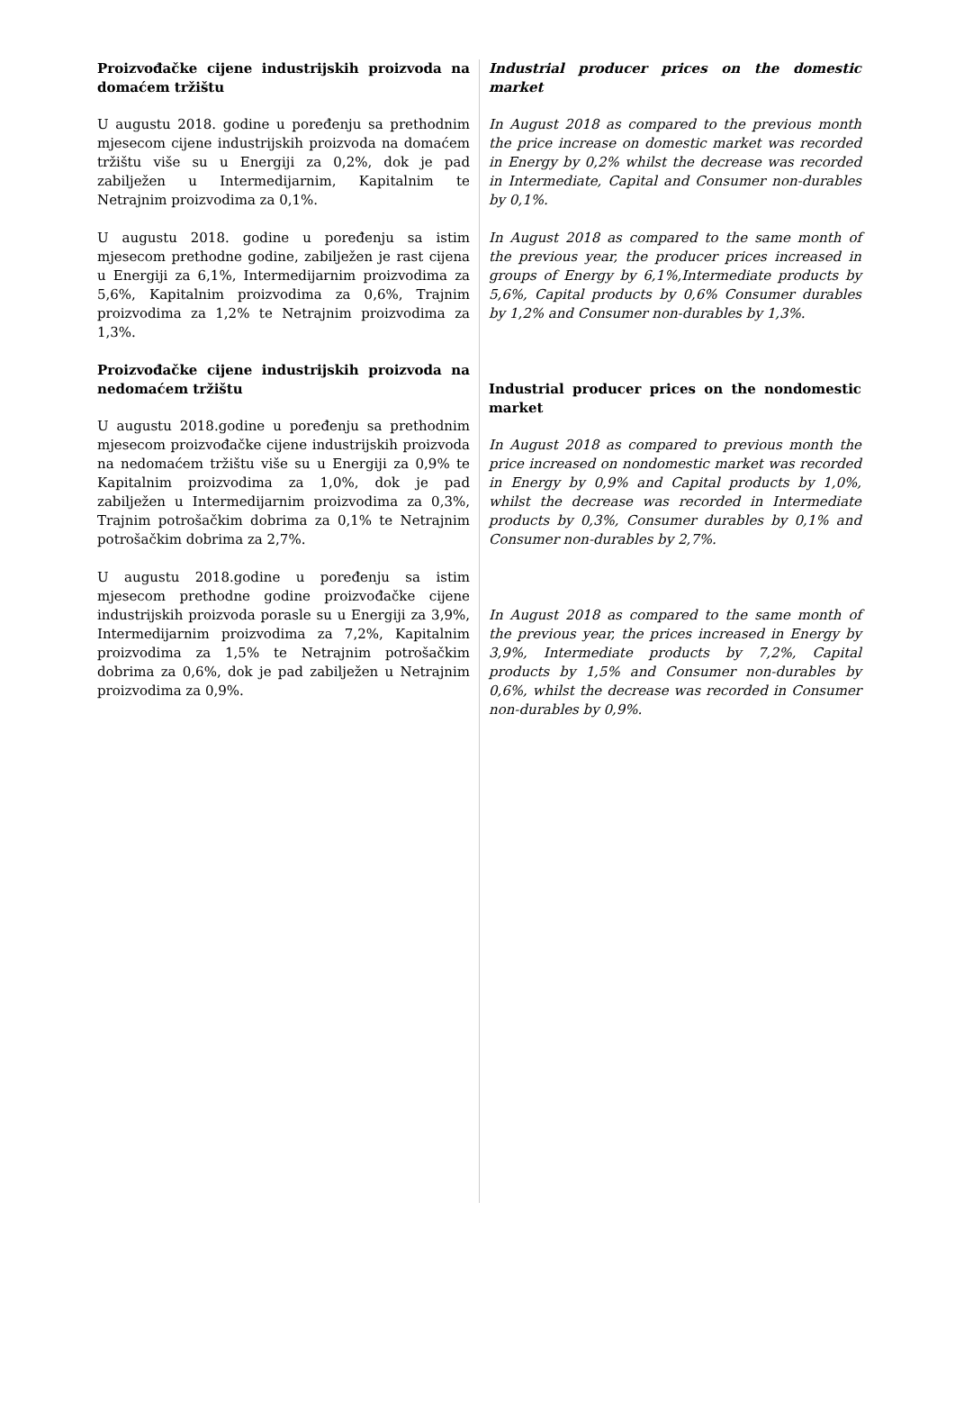Proizvođačke cijene industrijskih proizvoda na domaćem tržištu
U augustu 2018. godine u poređenju sa prethodnim mjesecom cijene industrijskih proizvoda na domaćem tržištu više su u Energiji za 0,2%, dok je pad zabilježen u Intermedijarnim, Kapitalnim te Netrajnim proizvodima za 0,1%.
U augustu 2018. godine u poređenju sa istim mjesecom prethodne godine, zabilježen je rast cijena u Energiji za 6,1%, Intermedijarnim proizvodima za 5,6%, Kapitalnim proizvodima za 0,6%, Trajnim proizvodima za 1,2% te Netrajnim proizvodima za 1,3%.
Proizvođačke cijene industrijskih proizvoda na nedomaćem tržištu
U augustu 2018.godine u poređenju sa prethodnim mjesecom proizvođačke cijene industrijskih proizvoda na nedomaćem tržištu više su u Energiji za 0,9% te Kapitalnim proizvodima za 1,0%, dok je pad zabilježen u Intermedijarnim proizvodima za 0,3%, Trajnim potrošačkim dobrima za 0,1% te Netrajnim potrošačkim dobrima za 2,7%.
U augustu 2018.godine u poređenju sa istim mjesecom prethodne godine proizvođačke cijene industrijskih proizvoda porasle su u Energiji za 3,9%, Intermedijarnim proizvodima za 7,2%, Kapitalnim proizvodima za 1,5% te Netrajnim potrošačkim dobrima za 0,6%, dok je pad zabilježen u Netrajnim proizvodima za 0,9%.
Industrial producer prices on the domestic market
In August 2018 as compared to the previous month the price increase on domestic market was recorded in Energy by 0,2% whilst the decrease was recorded in Intermediate, Capital and Consumer non-durables by 0,1%.
In August 2018 as compared to the same month of the previous year, the producer prices increased in groups of Energy by 6,1%,Intermediate products by 5,6%, Capital products by 0,6% Consumer durables by 1,2% and Consumer non-durables by 1,3%.
Industrial producer prices on the nondomestic market
In August 2018 as compared to previous month the price increased on nondomestic market was recorded in Energy by 0,9% and Capital products by 1,0%, whilst the decrease was recorded in Intermediate products by 0,3%, Consumer durables by 0,1% and Consumer non-durables by 2,7%.
In August 2018 as compared to the same month of the previous year, the prices increased in Energy by 3,9%, Intermediate products by 7,2%, Capital products by 1,5% and Consumer non-durables by 0,6%, whilst the decrease was recorded in Consumer non-durables by 0,9%.